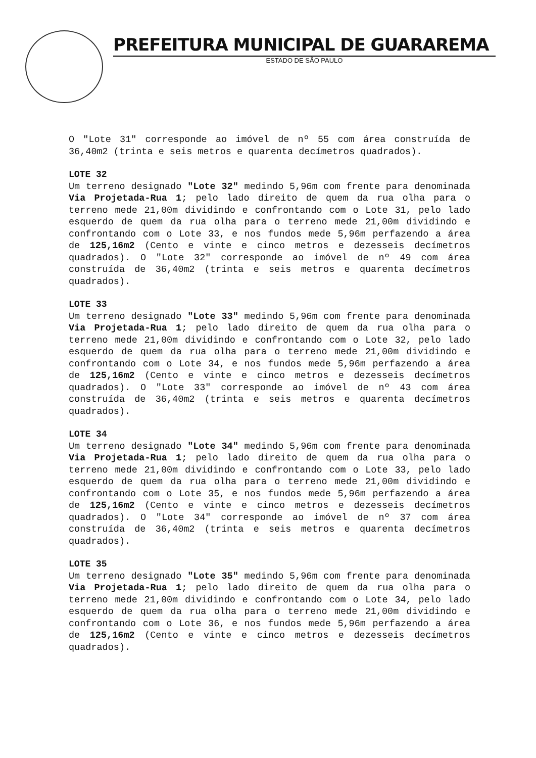PREFEITURA MUNICIPAL DE GUARAREMA
ESTADO DE SÃO PAULO
O "Lote 31" corresponde ao imóvel de nº 55 com área construída de 36,40m2 (trinta e seis metros e quarenta decímetros quadrados).
LOTE 32
Um terreno designado "Lote 32" medindo 5,96m com frente para denominada Via Projetada-Rua 1; pelo lado direito de quem da rua olha para o terreno mede 21,00m dividindo e confrontando com o Lote 31, pelo lado esquerdo de quem da rua olha para o terreno mede 21,00m dividindo e confrontando com o Lote 33, e nos fundos mede 5,96m perfazendo a área de 125,16m2 (Cento e vinte e cinco metros e dezesseis decímetros quadrados). O "Lote 32" corresponde ao imóvel de nº 49 com área construída de 36,40m2 (trinta e seis metros e quarenta decímetros quadrados).
LOTE 33
Um terreno designado "Lote 33" medindo 5,96m com frente para denominada Via Projetada-Rua 1; pelo lado direito de quem da rua olha para o terreno mede 21,00m dividindo e confrontando com o Lote 32, pelo lado esquerdo de quem da rua olha para o terreno mede 21,00m dividindo e confrontando com o Lote 34, e nos fundos mede 5,96m perfazendo a área de 125,16m2 (Cento e vinte e cinco metros e dezesseis decímetros quadrados). O "Lote 33" corresponde ao imóvel de nº 43 com área construída de 36,40m2 (trinta e seis metros e quarenta decímetros quadrados).
LOTE 34
Um terreno designado "Lote 34" medindo 5,96m com frente para denominada Via Projetada-Rua 1; pelo lado direito de quem da rua olha para o terreno mede 21,00m dividindo e confrontando com o Lote 33, pelo lado esquerdo de quem da rua olha para o terreno mede 21,00m dividindo e confrontando com o Lote 35, e nos fundos mede 5,96m perfazendo a área de 125,16m2 (Cento e vinte e cinco metros e dezesseis decímetros quadrados). O "Lote 34" corresponde ao imóvel de nº 37 com área construída de 36,40m2 (trinta e seis metros e quarenta decímetros quadrados).
LOTE 35
Um terreno designado "Lote 35" medindo 5,96m com frente para denominada Via Projetada-Rua 1; pelo lado direito de quem da rua olha para o terreno mede 21,00m dividindo e confrontando com o Lote 34, pelo lado esquerdo de quem da rua olha para o terreno mede 21,00m dividindo e confrontando com o Lote 36, e nos fundos mede 5,96m perfazendo a área de 125,16m2 (Cento e vinte e cinco metros e dezesseis decímetros quadrados).